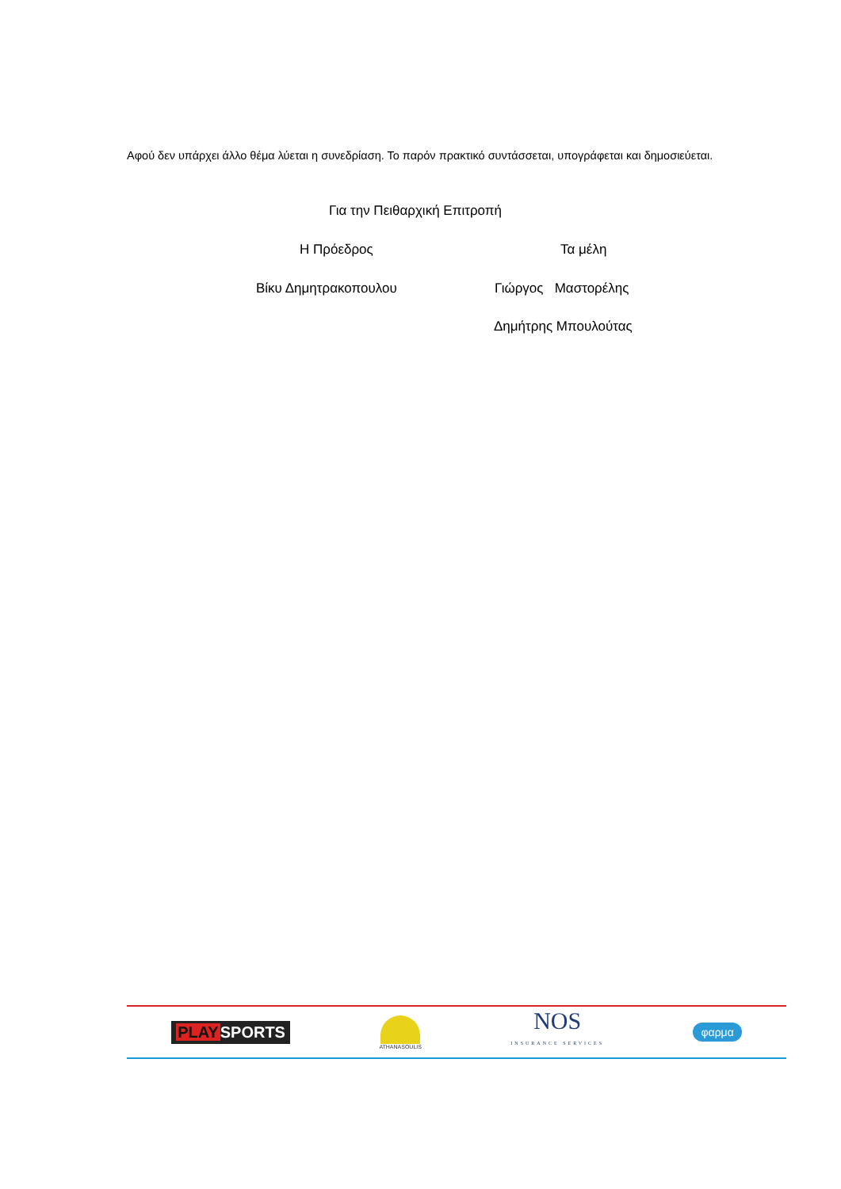Αφού δεν υπάρχει άλλο θέμα λύεται η συνεδρίαση. Το παρόν πρακτικό συντάσσεται, υπογράφεται και δημοσιεύεται.
Για την Πειθαρχική Επιτροπή
Η Πρόεδρος Τα μέλη
Βίκυ Δημητρακοπουλου Γιώργος Μαστορέλης
Δημήτρης Μπουλούτας
PLAYSPORTS
ATHANASOULIS
NOS
INSURANCE SERVICES
φαρμα